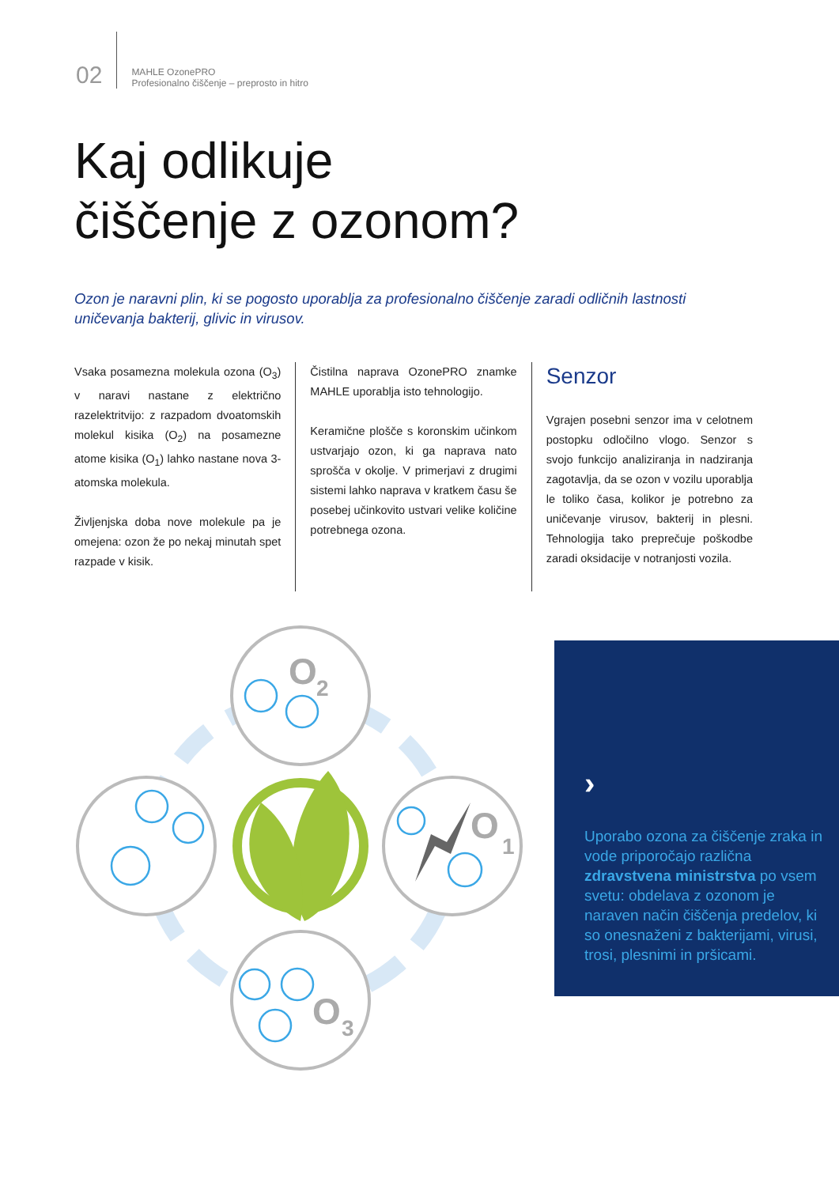02
MAHLE OzonePRO
Profesionalno čiščenje – preprosto in hitro
Kaj odlikuje
čiščenje z ozonom?
Ozon je naravni plin, ki se pogosto uporablja za profesionalno čiščenje zaradi odličnih lastnosti uničevanja bakterij, glivic in virusov.
Vsaka posamezna molekula ozona (O<sub>3</sub>) v naravi nastane z električno razelektritvijo: z razpadom dvoatomskih molekul kisika (O<sub>2</sub>) na posamezne atome kisika (O<sub>1</sub>) lahko nastane nova 3-atomska molekula.
Življenjska doba nove molekule pa je omejena: ozon že po nekaj minutah spet razpade v kisik.
Čistilna naprava OzonePRO znamke MAHLE uporablja isto tehnologijo.
Keramične plošče s koronskim učinkom ustvarjajo ozon, ki ga naprava nato sprošča v okolje. V primerjavi z drugimi sistemi lahko naprava v kratkem času še posebej učinkovito ustvari velike količine potrebnega ozona.
Senzor
Vgrajen posebni senzor ima v celotnem postopku odločilno vlogo. Senzor s svojo funkcijo analiziranja in nadziranja zagotavlja, da se ozon v vozilu uporablja le toliko časa, kolikor je potrebno za uničevanje virusov, bakterij in plesni. Tehnologija tako preprečuje poškodbe zaradi oksidacije v notranjosti vozila.
O
2
O
1
O
3
›
Uporabo ozona za čiščenje zraka in vode priporočajo različna zdravstvena ministrstva po vsem svetu: obdelava z ozonom je naraven način čiščenja predelov, ki so onesnaženi z bakterijami, virusi, trosi, plesnimi in pršicami.